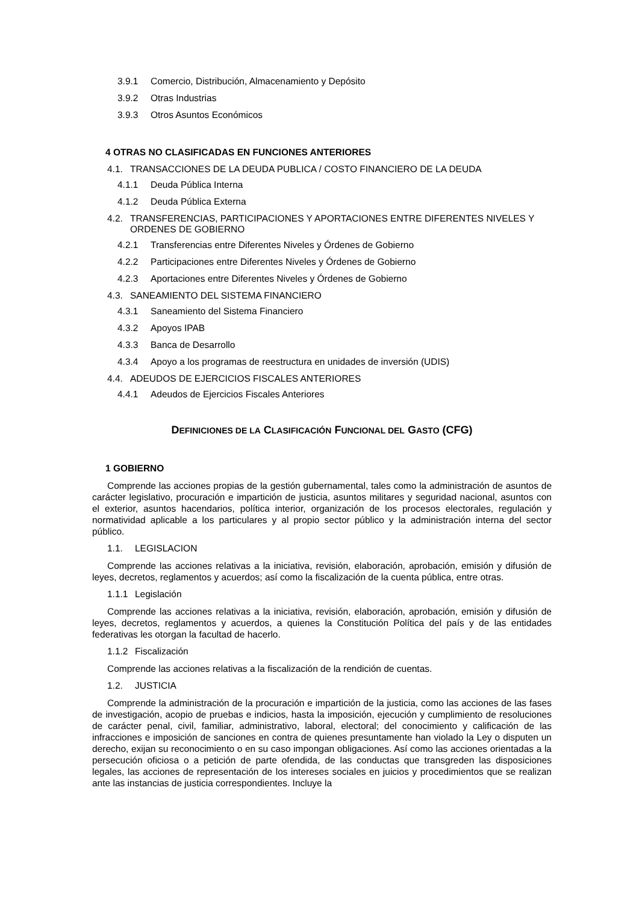3.9.1 Comercio, Distribución, Almacenamiento y Depósito
3.9.2 Otras Industrias
3.9.3 Otros Asuntos Económicos
4 OTRAS NO CLASIFICADAS EN FUNCIONES ANTERIORES
4.1. TRANSACCIONES DE LA DEUDA PUBLICA / COSTO FINANCIERO DE LA DEUDA
4.1.1 Deuda Pública Interna
4.1.2 Deuda Pública Externa
4.2. TRANSFERENCIAS, PARTICIPACIONES Y APORTACIONES ENTRE DIFERENTES NIVELES Y ORDENES DE GOBIERNO
4.2.1 Transferencias entre Diferentes Niveles y Órdenes de Gobierno
4.2.2 Participaciones entre Diferentes Niveles y Órdenes de Gobierno
4.2.3 Aportaciones entre Diferentes Niveles y Órdenes de Gobierno
4.3. SANEAMIENTO DEL SISTEMA FINANCIERO
4.3.1 Saneamiento del Sistema Financiero
4.3.2 Apoyos IPAB
4.3.3 Banca de Desarrollo
4.3.4 Apoyo a los programas de reestructura en unidades de inversión (UDIS)
4.4. ADEUDOS DE EJERCICIOS FISCALES ANTERIORES
4.4.1 Adeudos de Ejercicios Fiscales Anteriores
DEFINICIONES DE LA CLASIFICACIÓN FUNCIONAL DEL GASTO (CFG)
1 GOBIERNO
Comprende las acciones propias de la gestión gubernamental, tales como la administración de asuntos de carácter legislativo, procuración e impartición de justicia, asuntos militares y seguridad nacional, asuntos con el exterior, asuntos hacendarios, política interior, organización de los procesos electorales, regulación y normatividad aplicable a los particulares y al propio sector público y la administración interna del sector público.
1.1. LEGISLACION
Comprende las acciones relativas a la iniciativa, revisión, elaboración, aprobación, emisión y difusión de leyes, decretos, reglamentos y acuerdos; así como la fiscalización de la cuenta pública, entre otras.
1.1.1 Legislación
Comprende las acciones relativas a la iniciativa, revisión, elaboración, aprobación, emisión y difusión de leyes, decretos, reglamentos y acuerdos, a quienes la Constitución Política del país y de las entidades federativas les otorgan la facultad de hacerlo.
1.1.2 Fiscalización
Comprende las acciones relativas a la fiscalización de la rendición de cuentas.
1.2. JUSTICIA
Comprende la administración de la procuración e impartición de la justicia, como las acciones de las fases de investigación, acopio de pruebas e indicios, hasta la imposición, ejecución y cumplimiento de resoluciones de carácter penal, civil, familiar, administrativo, laboral, electoral; del conocimiento y calificación de las infracciones e imposición de sanciones en contra de quienes presuntamente han violado la Ley o disputen un derecho, exijan su reconocimiento o en su caso impongan obligaciones. Así como las acciones orientadas a la persecución oficiosa o a petición de parte ofendida, de las conductas que transgreden las disposiciones legales, las acciones de representación de los intereses sociales en juicios y procedimientos que se realizan ante las instancias de justicia correspondientes. Incluye la